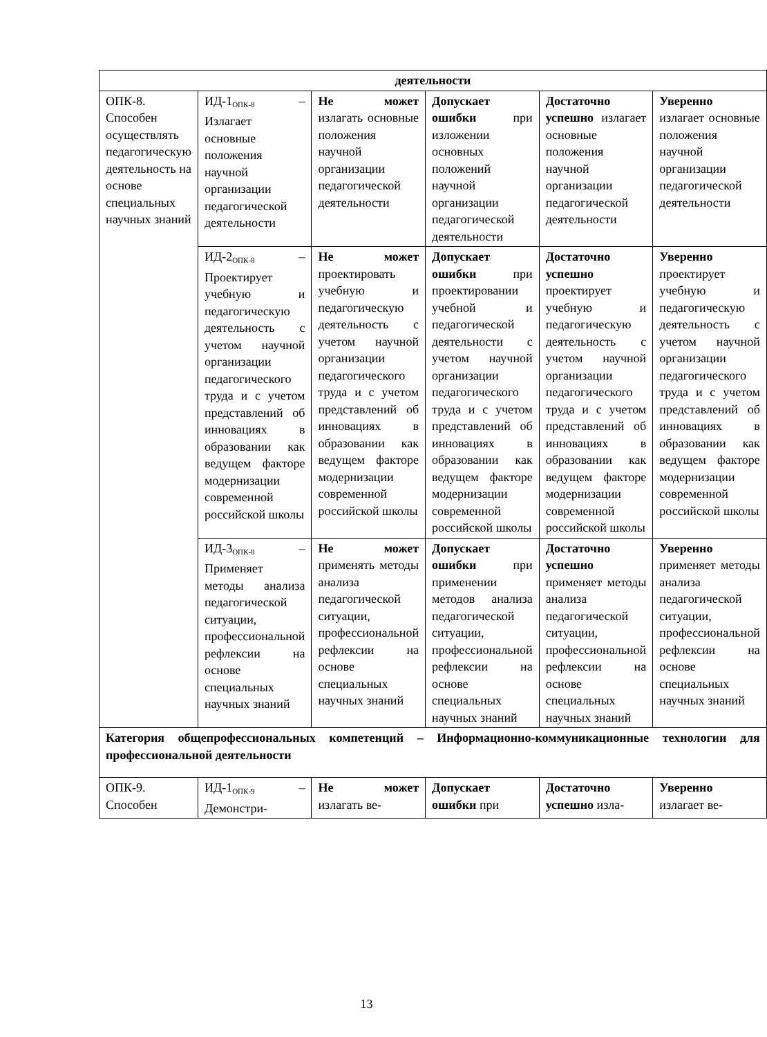| деятельности | | | | | |
| ОПК-8. Способен осуществлять педагогическую деятельность на основе специальных научных знаний | ИД-1<sub>ОПК-8</sub> – Излагает основные положения научной организации педагогической деятельности | Не может излагать основные положения научной организации педагогической деятельности | Допускает ошибки при изложении основных положений научной организации педагогической деятельности | Достаточно успешно излагает основные положения научной организации педагогической деятельности | Уверенно излагает основные положения научной организации педагогической деятельности |
| | ИД-2<sub>ОПК-8</sub> – Проектирует учебную и педагогическую деятельность с учетом научной организации педагогического труда и с учетом представлений об инновациях в образовании как ведущем факторе модернизации современной российской школы | Не может проектировать учебную и педагогическую деятельность с учетом научной организации педагогического труда и с учетом представлений об инновациях в образовании как ведущем факторе модернизации современной российской школы | Допускает ошибки при проектировании учебной и педагогической деятельности с учетом научной организации педагогического труда и с учетом представлений об инновациях в образовании как ведущем факторе модернизации современной российской школы | Достаточно успешно проектирует учебную и педагогическую деятельность с учетом научной организации педагогического труда и с учетом представлений об инновациях в образовании как ведущем факторе модернизации современной российской школы | Уверенно проектирует учебную и педагогическую деятельность с учетом научной организации педагогического труда и с учетом представлений об инновациях в образовании как ведущем факторе модернизации современной российской школы |
| | ИД-3<sub>ОПК-8</sub> – Применяет методы анализа педагогической ситуации, профессиональной рефлексии на основе специальных научных знаний | Не может применять методы анализа педагогической ситуации, профессиональной рефлексии на основе специальных научных знаний | Допускает ошибки при применении методов анализа педагогической ситуации, профессиональной рефлексии на основе специальных научных знаний | Достаточно успешно применяет методы анализа педагогической ситуации, профессиональной рефлексии на основе специальных научных знаний | Уверенно применяет методы анализа педагогической ситуации, профессиональной рефлексии на основе специальных научных знаний |
| Категория общепрофессиональных компетенций – Информационно-коммуникационные технологии для профессиональной деятельности | | | | | |
| ОПК-9. Способен | ИД-1<sub>ОПК-9</sub> – Демонстри- | Не может излагать ве- | Допускает ошибки при | Достаточно успешно изла- | Уверенно излагает ве- |
13